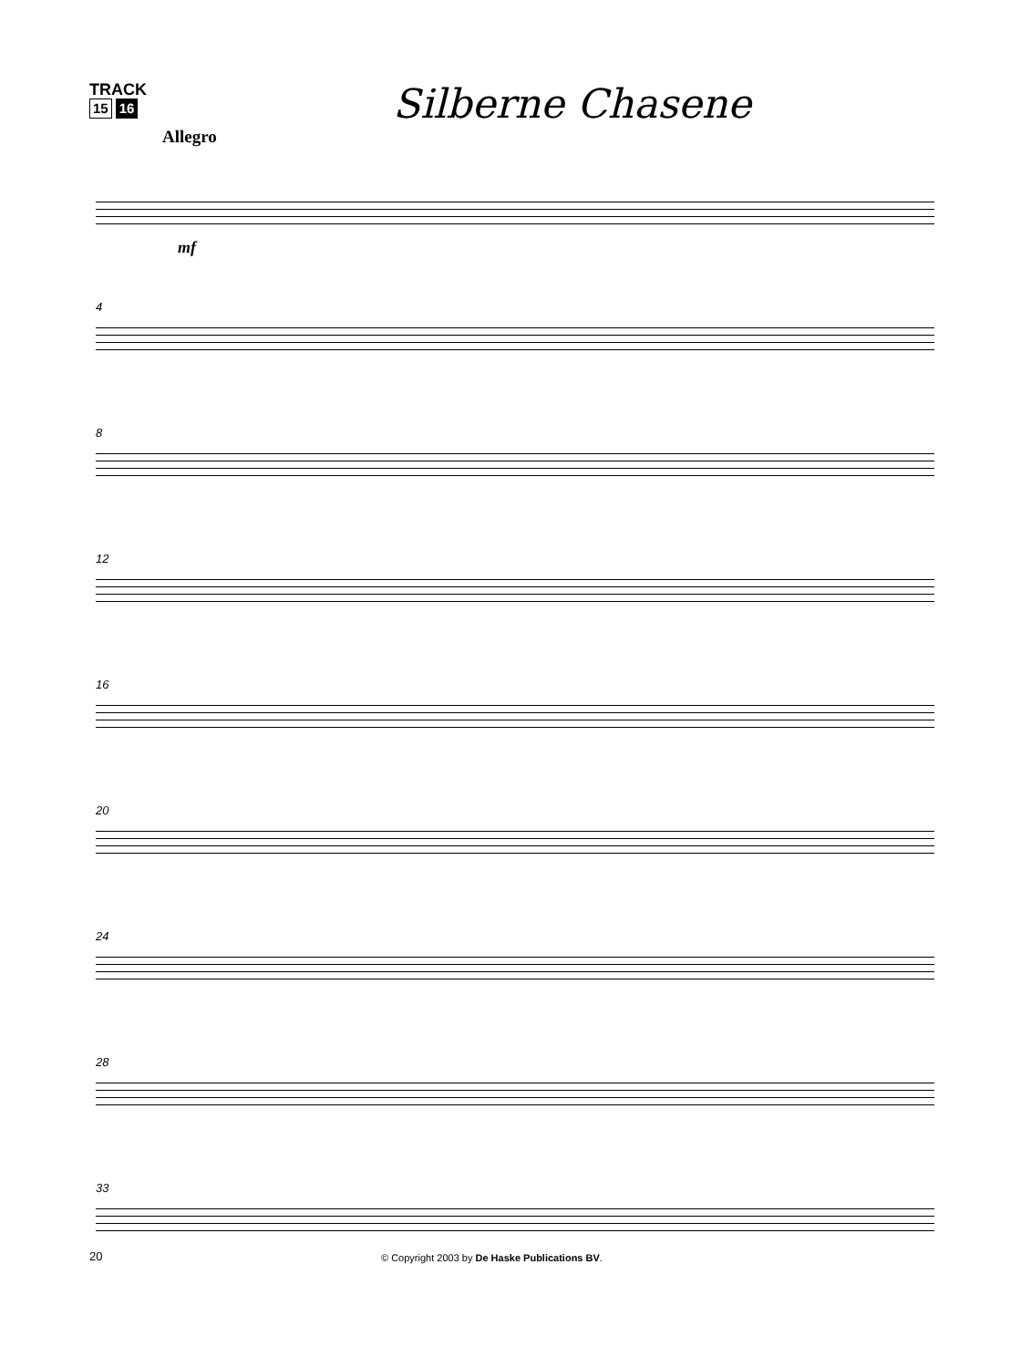TRACK
15 16
Silberne Chasene
Allegro
mf
4
8
12
16
20
24
28
33
20 © Copyright 2003 by De Haske Publications BV.